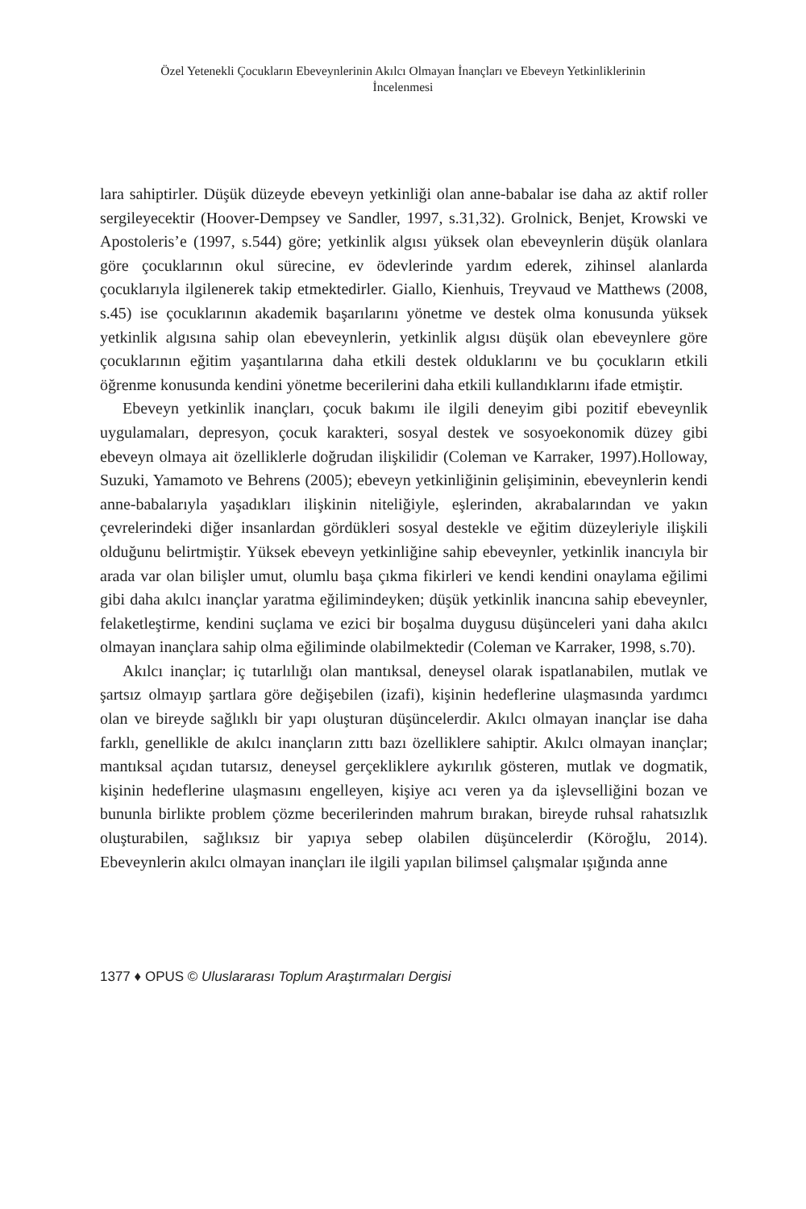Özel Yetenekli Çocukların Ebeveynlerinin Akılcı Olmayan İnançları ve Ebeveyn Yetkinliklerinin İncelenmesi
lara sahiptirler. Düşük düzeyde ebeveyn yetkinliği olan anne-babalar ise daha az aktif roller sergileyecektir (Hoover-Dempsey ve Sandler, 1997, s.31,32). Grolnick, Benjet, Krowski ve Apostoleris’e (1997, s.544) göre; yetkinlik algısı yüksek olan ebeveynlerin düşük olanlara göre çocuklarının okul sürecine, ev ödevlerinde yardım ederek, zihinsel alanlarda çocuklarıyla ilgilenerek takip etmektedirler. Giallo, Kienhuis, Treyvaud ve Matthews (2008, s.45) ise çocuklarının akademik başarılarını yönetme ve destek olma konusunda yüksek yetkinlik algısına sahip olan ebeveynlerin, yetkinlik algısı düşük olan ebeveynlere göre çocuklarının eğitim yaşantılarına daha etkili destek olduklarını ve bu çocukların etkili öğrenme konusunda kendini yönetme becerilerini daha etkili kullandıklarını ifade etmiştir.
Ebeveyn yetkinlik inançları, çocuk bakımı ile ilgili deneyim gibi pozitif ebeveynlik uygulamaları, depresyon, çocuk karakteri, sosyal destek ve sosyoekonomik düzey gibi ebeveyn olmaya ait özelliklerle doğrudan ilişkilidir (Coleman ve Karraker, 1997).Holloway, Suzuki, Yamamoto ve Behrens (2005); ebeveyn yetkinliğinin gelişiminin, ebeveynlerin kendi anne-babalarıyla yaşadıkları ilişkinin niteliğiyle, eşlerinden, akrabalarından ve yakın çevrelerindeki diğer insanlardan gördükleri sosyal destekle ve eğitim düzeyleriyle ilişkili olduğunu belirtmiştir. Yüksek ebeveyn yetkinliğine sahip ebeveynler, yetkinlik inancıyla bir arada var olan bilişler umut, olumlu başa çıkma fikirleri ve kendi kendini onaylama eğilimi gibi daha akılcı inançlar yaratma eğilimindeyken; düşük yetkinlik inancına sahip ebeveynler, felaketleştirme, kendini suçlama ve ezici bir boşalma duygusu düşünceleri yani daha akılcı olmayan inançlara sahip olma eğiliminde olabilmektedir (Coleman ve Karraker, 1998, s.70).
Akılcı inançlar; iç tutarlılığı olan mantıksal, deneysel olarak ispatlanabilen, mutlak ve şartsız olmayıp şartlara göre değişebilen (izafi), kişinin hedeflerine ulaşmasında yardımcı olan ve bireyde sağlıklı bir yapı oluşturan düşüncelerdir. Akılcı olmayan inançlar ise daha farklı, genellikle de akılcı inançların zıttı bazı özelliklere sahiptir. Akılcı olmayan inançlar; mantıksal açıdan tutarsız, deneysel gerçekliklere aykırılık gösteren, mutlak ve dogmatik, kişinin hedeflerine ulaşmasını engelleyen, kişiye acı veren ya da işlevselliğini bozan ve bununla birlikte problem çözme becerilerinden mahrum bırakan, bireyde ruhsal rahatsızlık oluşturabilen, sağlıksız bir yapıya sebep olabilen düşüncelerdir (Köroğlu, 2014). Ebeveynlerin akılcı olmayan inançları ile ilgili yapılan bilimsel çalışmalar ışığında anne
1377 ♦ OPUS © Uluslararası Toplum Araştırmaları Dergisi